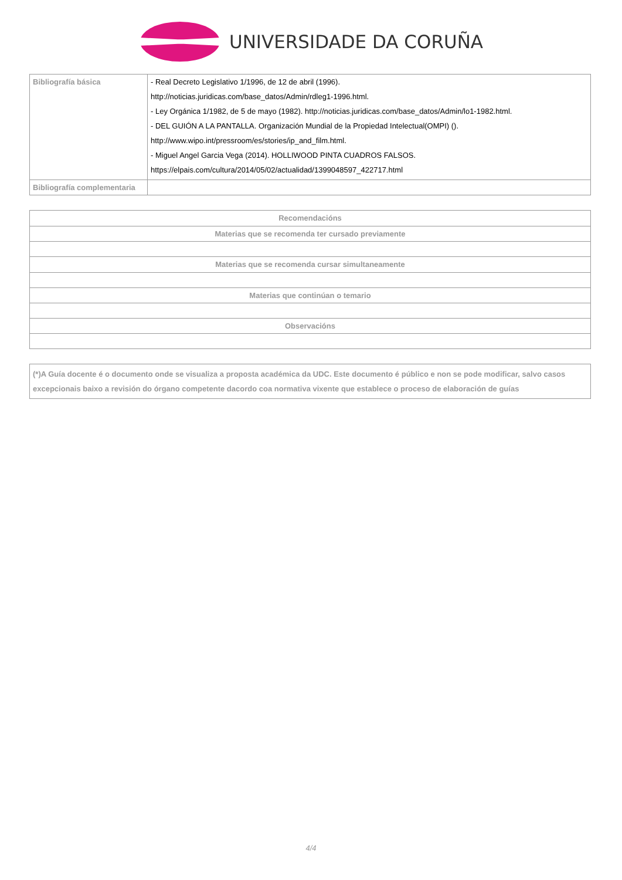UNIVERSIDADE DA CORUÑA
| Bibliografía básica | - Real Decreto Legislativo 1/1996, de 12 de abril (1996). http://noticias.juridicas.com/base_datos/Admin/rdleg1-1996.html. - Ley Orgánica 1/1982, de 5 de mayo (1982). http://noticias.juridicas.com/base_datos/Admin/lo1-1982.html. - DEL GUIÓN A LA PANTALLA. Organización Mundial de la Propiedad Intelectual(OMPI) (). http://www.wipo.int/pressroom/es/stories/ip_and_film.html. - Miguel Angel Garcia Vega (2014). HOLLIWOOD PINTA CUADROS FALSOS. https://elpais.com/cultura/2014/05/02/actualidad/1399048597_422717.html |
| Bibliografía complementaria | |
| Recomendacións |
| Materias que se recomenda ter cursado previamente |
| Materias que se recomenda cursar simultaneamente |
| Materias que continúan o temario |
| Observacións |
| (*)A Guía docente é o documento onde se visualiza a proposta académica da UDC. Este documento é público e non se pode modificar, salvo casos excepcionais baixo a revisión do órgano competente dacordo coa normativa vixente que establece o proceso de elaboración de guías |
4/4